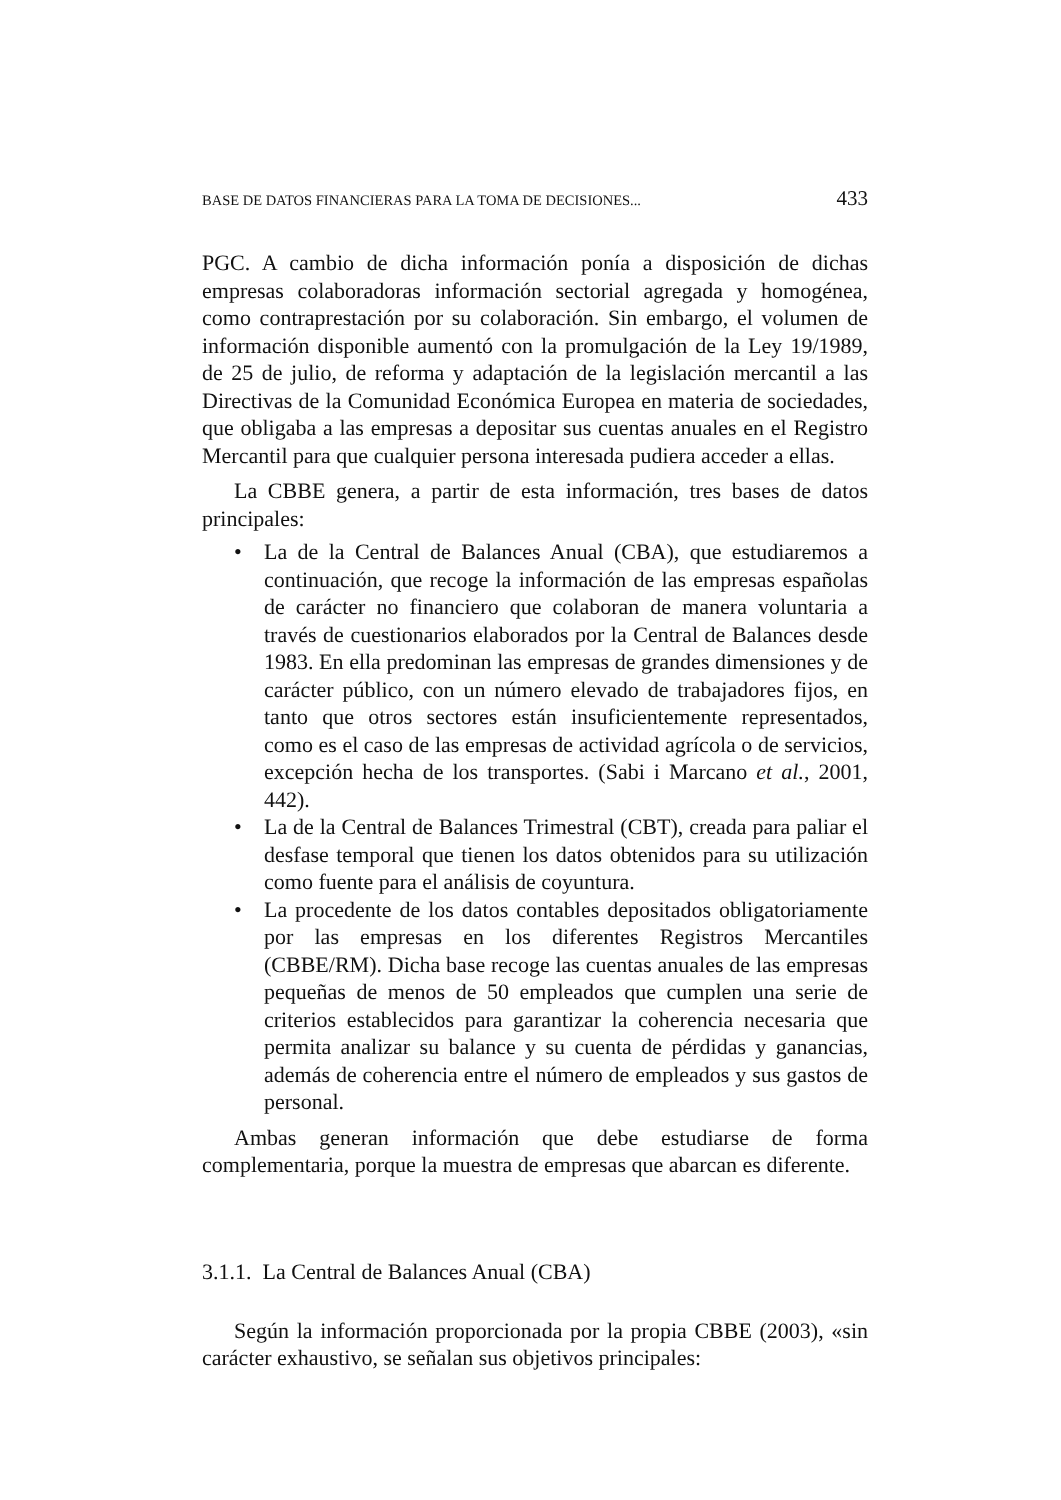BASE DE DATOS FINANCIERAS PARA LA TOMA DE DECISIONES... 433
PGC. A cambio de dicha información ponía a disposición de dichas empresas colaboradoras información sectorial agregada y homogénea, como contraprestación por su colaboración. Sin embargo, el volumen de información disponible aumentó con la promulgación de la Ley 19/1989, de 25 de julio, de reforma y adaptación de la legislación mercantil a las Directivas de la Comunidad Económica Europea en materia de sociedades, que obligaba a las empresas a depositar sus cuentas anuales en el Registro Mercantil para que cualquier persona interesada pudiera acceder a ellas.
La CBBE genera, a partir de esta información, tres bases de datos principales:
• La de la Central de Balances Anual (CBA), que estudiaremos a continuación, que recoge la información de las empresas españolas de carácter no financiero que colaboran de manera voluntaria a través de cuestionarios elaborados por la Central de Balances desde 1983. En ella predominan las empresas de grandes dimensiones y de carácter público, con un número elevado de trabajadores fijos, en tanto que otros sectores están insuficientemente representados, como es el caso de las empresas de actividad agrícola o de servicios, excepción hecha de los transportes. (Sabi i Marcano et al., 2001, 442).
• La de la Central de Balances Trimestral (CBT), creada para paliar el desfase temporal que tienen los datos obtenidos para su utilización como fuente para el análisis de coyuntura.
• La procedente de los datos contables depositados obligatoriamente por las empresas en los diferentes Registros Mercantiles (CBBE/RM). Dicha base recoge las cuentas anuales de las empresas pequeñas de menos de 50 empleados que cumplen una serie de criterios establecidos para garantizar la coherencia necesaria que permita analizar su balance y su cuenta de pérdidas y ganancias, además de coherencia entre el número de empleados y sus gastos de personal.
Ambas generan información que debe estudiarse de forma complementaria, porque la muestra de empresas que abarcan es diferente.
3.1.1. La Central de Balances Anual (CBA)
Según la información proporcionada por la propia CBBE (2003), «sin carácter exhaustivo, se señalan sus objetivos principales: